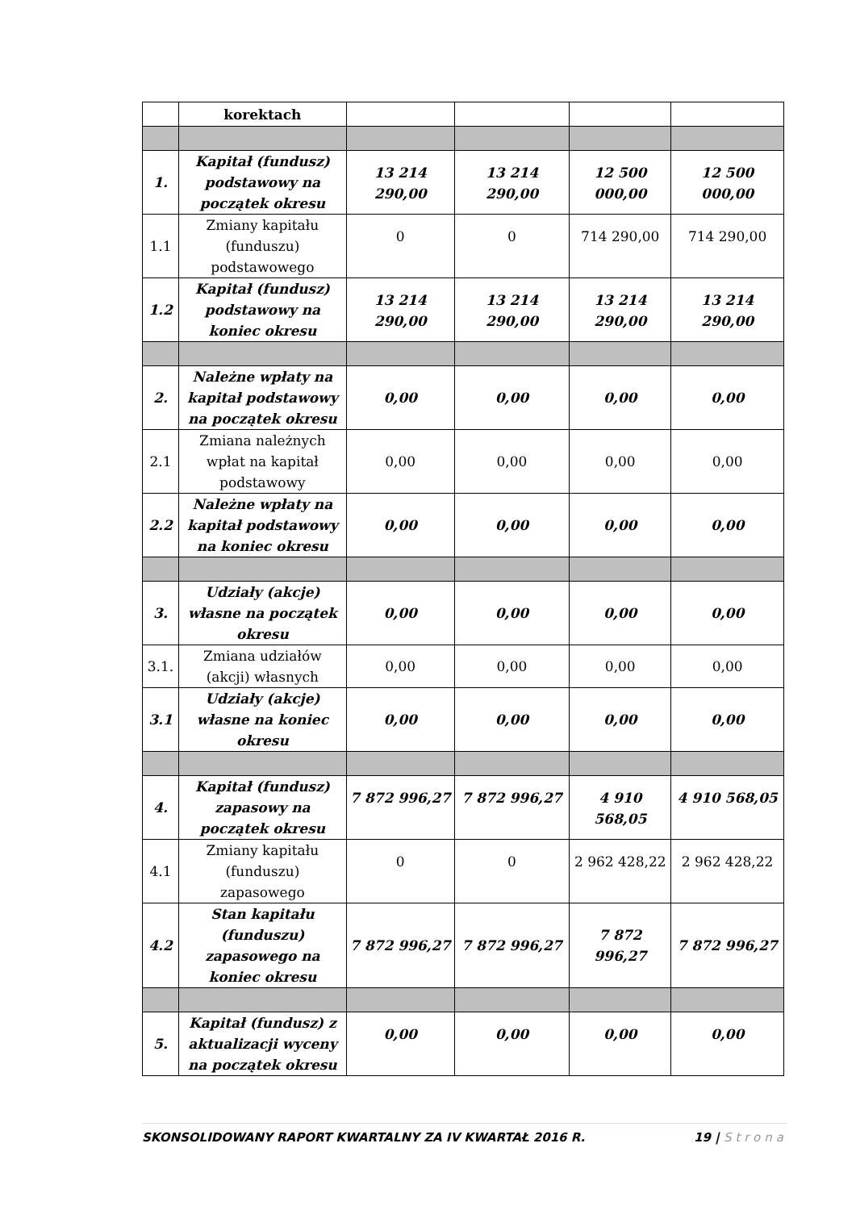| | korektach | | | | |
| 1. | Kapitał (fundusz) podstawowy na początek okresu | 13 214 290,00 | 13 214 290,00 | 12 500 000,00 | 12 500 000,00 |
| 1.1 | Zmiany kapitału (funduszu) podstawowego | 0 | 0 | 714 290,00 | 714 290,00 |
| 1.2 | Kapitał (fundusz) podstawowy na koniec okresu | 13 214 290,00 | 13 214 290,00 | 13 214 290,00 | 13 214 290,00 |
| 2. | Należne wpłaty na kapitał podstawowy na początek okresu | 0,00 | 0,00 | 0,00 | 0,00 |
| 2.1 | Zmiana należnych wpłat na kapitał podstawowy | 0,00 | 0,00 | 0,00 | 0,00 |
| 2.2 | Należne wpłaty na kapitał podstawowy na koniec okresu | 0,00 | 0,00 | 0,00 | 0,00 |
| 3. | Udziały (akcje) własne na początek okresu | 0,00 | 0,00 | 0,00 | 0,00 |
| 3.1. | Zmiana udziałów (akcji) własnych | 0,00 | 0,00 | 0,00 | 0,00 |
| 3.1 | Udziały (akcje) własne na koniec okresu | 0,00 | 0,00 | 0,00 | 0,00 |
| 4. | Kapitał (fundusz) zapasowy na początek okresu | 7 872 996,27 | 7 872 996,27 | 4 910 568,05 | 4 910 568,05 |
| 4.1 | Zmiany kapitału (funduszu) zapasowego | 0 | 0 | 2 962 428,22 | 2 962 428,22 |
| 4.2 | Stan kapitału (funduszu) zapasowego na koniec okresu | 7 872 996,27 | 7 872 996,27 | 7 872 996,27 | 7 872 996,27 |
| 5. | Kapitał (fundusz) z aktualizacji wyceny na początek okresu | 0,00 | 0,00 | 0,00 | 0,00 |
SKONSOLIDOWANY RAPORT KWARTALNY ZA IV KWARTAŁ 2016 R. 19 | Strona